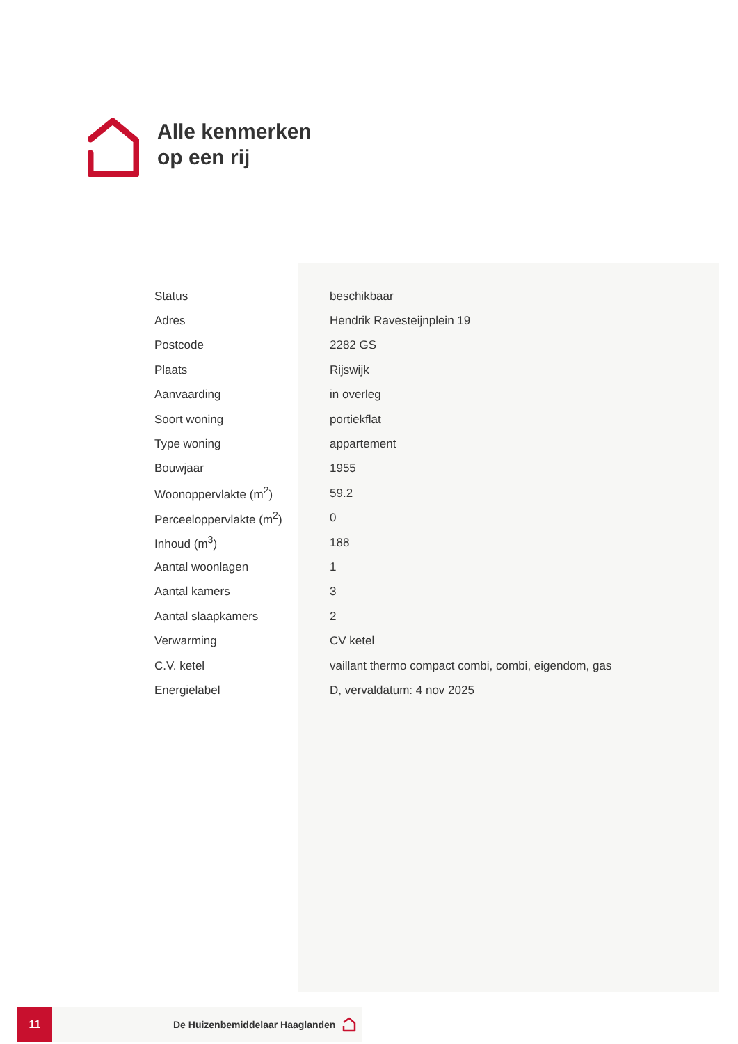Alle kenmerken
op een rij
| Status | beschikbaar |
| Adres | Hendrik Ravesteijnplein 19 |
| Postcode | 2282 GS |
| Plaats | Rijswijk |
| Aanvaarding | in overleg |
| Soort woning | portiekflat |
| Type woning | appartement |
| Bouwjaar | 1955 |
| Woonoppervlakte (m<sup>2</sup>) | 59.2 |
| Perceeloppervlakte (m<sup>2</sup>) | 0 |
| Inhoud (m<sup>3</sup>) | 188 |
| Aantal woonlagen | 1 |
| Aantal kamers | 3 |
| Aantal slaapkamers | 2 |
| Verwarming | CV ketel |
| C.V. ketel | vaillant thermo compact combi, combi, eigendom, gas |
| Energielabel | D, vervaldatum: 4 nov 2025 |
11
De Huizenbemiddelaar Haaglanden